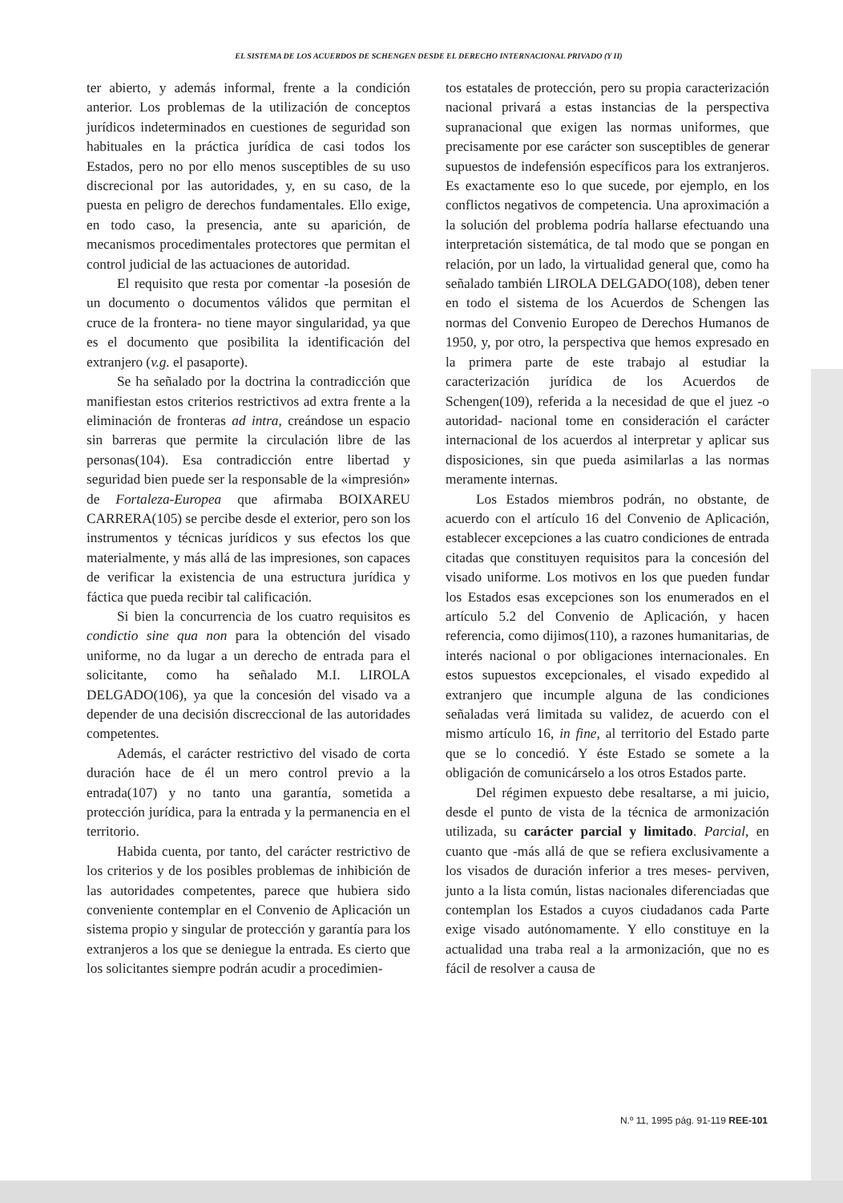EL SISTEMA DE LOS ACUERDOS DE SCHENGEN DESDE EL DERECHO INTERNACIONAL PRIVADO (Y II)
ter abierto, y además informal, frente a la condición anterior. Los problemas de la utilización de conceptos jurídicos indeterminados en cuestiones de seguridad son habituales en la práctica jurídica de casi todos los Estados, pero no por ello menos susceptibles de su uso discrecional por las autoridades, y, en su caso, de la puesta en peligro de derechos fundamentales. Ello exige, en todo caso, la presencia, ante su aparición, de mecanismos procedimentales protectores que permitan el control judicial de las actuaciones de autoridad.
El requisito que resta por comentar -la posesión de un documento o documentos válidos que permitan el cruce de la frontera- no tiene mayor singularidad, ya que es el documento que posibilita la identificación del extranjero (v.g. el pasaporte).
Se ha señalado por la doctrina la contradicción que manifiestan estos criterios restrictivos ad extra frente a la eliminación de fronteras ad intra, creándose un espacio sin barreras que permite la circulación libre de las personas(104). Esa contradicción entre libertad y seguridad bien puede ser la responsable de la «impresión» de Fortaleza-Europea que afirmaba BOIXAREU CARRERA(105) se percibe desde el exterior, pero son los instrumentos y técnicas jurídicos y sus efectos los que materialmente, y más allá de las impresiones, son capaces de verificar la existencia de una estructura jurídica y fáctica que pueda recibir tal calificación.
Si bien la concurrencia de los cuatro requisitos es condictio sine qua non para la obtención del visado uniforme, no da lugar a un derecho de entrada para el solicitante, como ha señalado M.I. LIROLA DELGADO(106), ya que la concesión del visado va a depender de una decisión discreccional de las autoridades competentes.
Además, el carácter restrictivo del visado de corta duración hace de él un mero control previo a la entrada(107) y no tanto una garantía, sometida a protección jurídica, para la entrada y la permanencia en el territorio.
Habida cuenta, por tanto, del carácter restrictivo de los criterios y de los posibles problemas de inhibición de las autoridades competentes, parece que hubiera sido conveniente contemplar en el Convenio de Aplicación un sistema propio y singular de protección y garantía para los extranjeros a los que se deniegue la entrada. Es cierto que los solicitantes siempre podrán acudir a procedimien-
tos estatales de protección, pero su propia caracterización nacional privará a estas instancias de la perspectiva supranacional que exigen las normas uniformes, que precisamente por ese carácter son susceptibles de generar supuestos de indefensión específicos para los extranjeros. Es exactamente eso lo que sucede, por ejemplo, en los conflictos negativos de competencia. Una aproximación a la solución del problema podría hallarse efectuando una interpretación sistemática, de tal modo que se pongan en relación, por un lado, la virtualidad general que, como ha señalado también LIROLA DELGADO(108), deben tener en todo el sistema de los Acuerdos de Schengen las normas del Convenio Europeo de Derechos Humanos de 1950, y, por otro, la perspectiva que hemos expresado en la primera parte de este trabajo al estudiar la caracterización jurídica de los Acuerdos de Schengen(109), referida a la necesidad de que el juez -o autoridad- nacional tome en consideración el carácter internacional de los acuerdos al interpretar y aplicar sus disposiciones, sin que pueda asimilarlas a las normas meramente internas.
Los Estados miembros podrán, no obstante, de acuerdo con el artículo 16 del Convenio de Aplicación, establecer excepciones a las cuatro condiciones de entrada citadas que constituyen requisitos para la concesión del visado uniforme. Los motivos en los que pueden fundar los Estados esas excepciones son los enumerados en el artículo 5.2 del Convenio de Aplicación, y hacen referencia, como dijimos(110), a razones humanitarias, de interés nacional o por obligaciones internacionales. En estos supuestos excepcionales, el visado expedido al extranjero que incumple alguna de las condiciones señaladas verá limitada su validez, de acuerdo con el mismo artículo 16, in fine, al territorio del Estado parte que se lo concedió. Y éste Estado se somete a la obligación de comunicárselo a los otros Estados parte.
Del régimen expuesto debe resaltarse, a mi juicio, desde el punto de vista de la técnica de armonización utilizada, su carácter parcial y limitado. Parcial, en cuanto que -más allá de que se refiera exclusivamente a los visados de duración inferior a tres meses- perviven, junto a la lista común, listas nacionales diferenciadas que contemplan los Estados a cuyos ciudadanos cada Parte exige visado autónomamente. Y ello constituye en la actualidad una traba real a la armonización, que no es fácil de resolver a causa de
N.º 11, 1995 pág. 91-119 REE-101